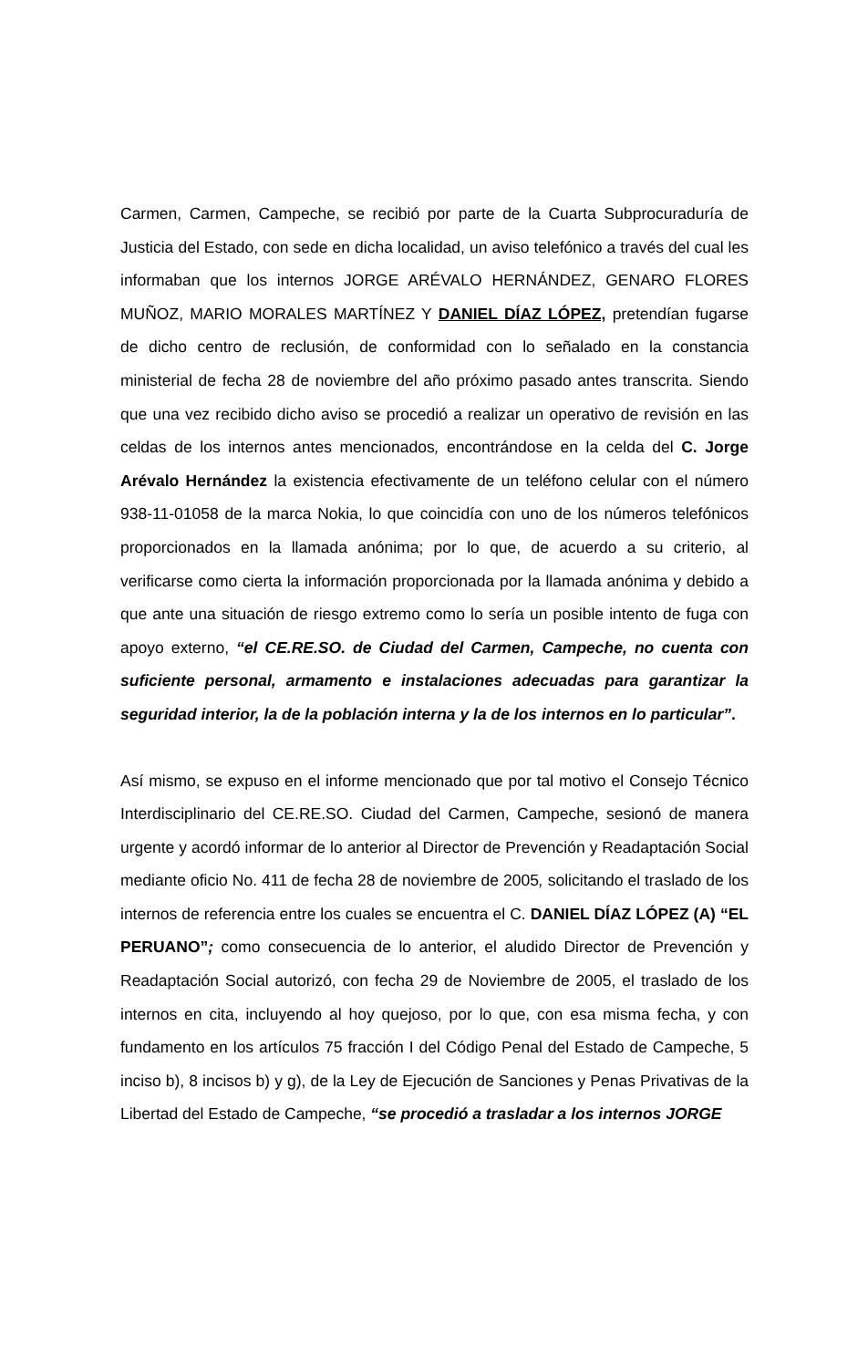Carmen, Carmen, Campeche, se recibió por parte de la Cuarta Subprocuraduría de Justicia del Estado, con sede en dicha localidad, un aviso telefónico a través del cual les informaban que los internos JORGE ARÉVALO HERNÁNDEZ, GENARO FLORES MUÑOZ, MARIO MORALES MARTÍNEZ Y DANIEL DÍAZ LÓPEZ, pretendían fugarse de dicho centro de reclusión, de conformidad con lo señalado en la constancia ministerial de fecha 28 de noviembre del año próximo pasado antes transcrita. Siendo que una vez recibido dicho aviso se procedió a realizar un operativo de revisión en las celdas de los internos antes mencionados, encontrándose en la celda del C. Jorge Arévalo Hernández la existencia efectivamente de un teléfono celular con el número 938-11-01058 de la marca Nokia, lo que coincidía con uno de los números telefónicos proporcionados en la llamada anónima; por lo que, de acuerdo a su criterio, al verificarse como cierta la información proporcionada por la llamada anónima y debido a que ante una situación de riesgo extremo como lo sería un posible intento de fuga con apoyo externo, “el CE.RE.SO. de Ciudad del Carmen, Campeche, no cuenta con suficiente personal, armamento e instalaciones adecuadas para garantizar la seguridad interior, la de la población interna y la de los internos en lo particular”.
Así mismo, se expuso en el informe mencionado que por tal motivo el Consejo Técnico Interdisciplinario del CE.RE.SO. Ciudad del Carmen, Campeche, sesionó de manera urgente y acordó informar de lo anterior al Director de Prevención y Readaptación Social mediante oficio No. 411 de fecha 28 de noviembre de 2005, solicitando el traslado de los internos de referencia entre los cuales se encuentra el C. DANIEL DÍAZ LÓPEZ (A) “EL PERUANO”; como consecuencia de lo anterior, el aludido Director de Prevención y Readaptación Social autorizó, con fecha 29 de Noviembre de 2005, el traslado de los internos en cita, incluyendo al hoy quejoso, por lo que, con esa misma fecha, y con fundamento en los artículos 75 fracción I del Código Penal del Estado de Campeche, 5 inciso b), 8 incisos b) y g), de la Ley de Ejecución de Sanciones y Penas Privativas de la Libertad del Estado de Campeche, “se procedió a trasladar a los internos JORGE